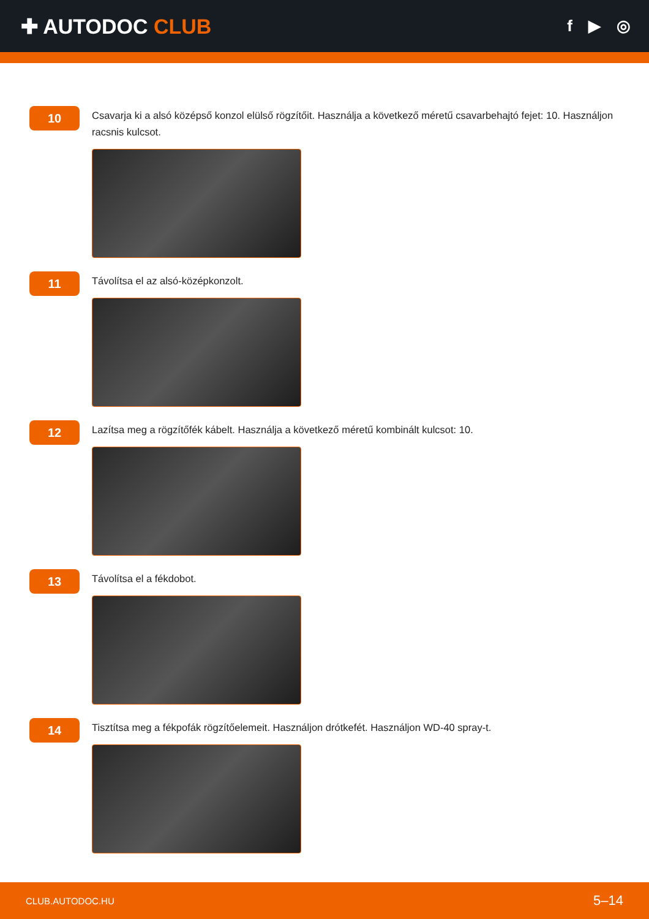✚ AUTODOC CLUB
f ▶ ◎
10
Csavarja ki a alsó középső konzol elülső rögzítőit. Használja a következő méretű csavarbehajtó fejet: 10. Használjon racsnis kulcsot.
11
Távolítsa el az alsó-középkonzolt.
12
Lazítsa meg a rögzítőfék kábelt. Használja a következő méretű kombinált kulcsot: 10.
13
Távolítsa el a fékdobot.
14
Tisztítsa meg a fékpofák rögzítőelemeit. Használjon drótkefét. Használjon WD-40 spray-t.
CLUB.AUTODOC.HU 5–14